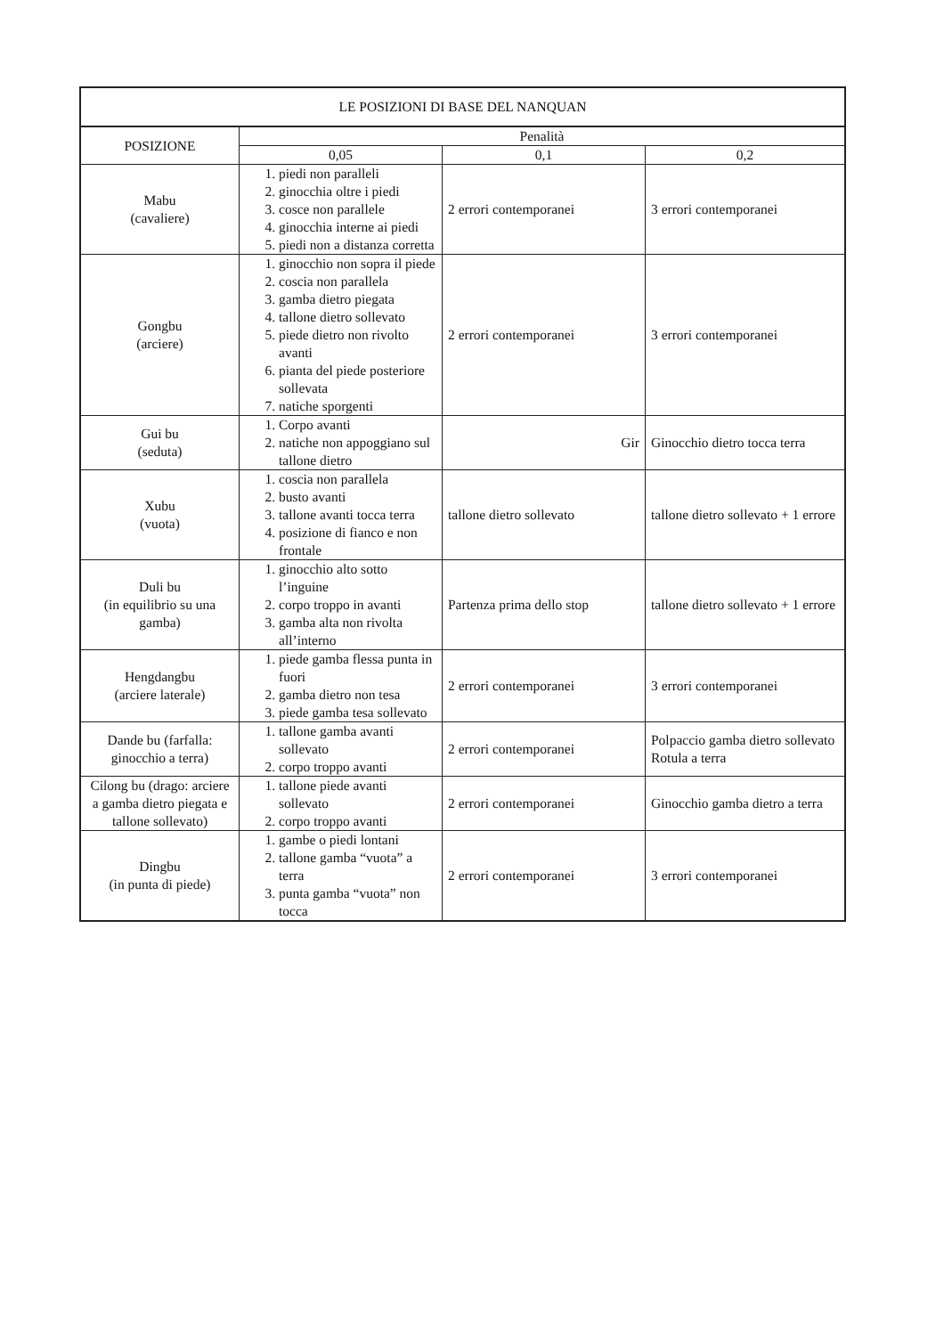| LE POSIZIONI DI BASE DEL NANQUAN | | | |
| --- | --- | --- | --- |
| POSIZIONE | Penalità | | |
| | 0,05 | 0,1 | 0,2 |
| Mabu (cavaliere) | 1. piedi non paralleli 2. ginocchia oltre i piedi 3. cosce non parallele 4. ginocchia interne ai piedi 5. piedi non a distanza corretta | 2 errori contemporanei | 3 errori contemporanei |
| Gongbu (arciere) | 1. ginocchio non sopra il piede 2. coscia non parallela 3. gamba dietro piegata 4. tallone dietro sollevato 5. piede dietro non rivolto avanti 6. pianta del piede posteriore sollevata 7. natiche sporgenti | 2 errori contemporanei | 3 errori contemporanei |
| Gui bu (seduta) | 1. Corpo avanti 2. natiche non appoggiano sul tallone dietro | Gir | Ginocchio dietro tocca terra |
| Xubu (vuota) | 1. coscia non parallela 2. busto avanti 3. tallone avanti tocca terra 4. posizione di fianco e non frontale | tallone dietro sollevato | tallone dietro sollevato + 1 errore |
| Duli bu (in equilibrio su una gamba) | 1. ginocchio alto sotto l’inguine 2. corpo troppo in avanti 3. gamba alta non rivolta all’interno | Partenza prima dello stop | tallone dietro sollevato + 1 errore |
| Hengdangbu (arciere laterale) | 1. piede gamba flessa punta in fuori 2. gamba dietro non tesa 3. piede gamba tesa sollevato | 2 errori contemporanei | 3 errori contemporanei |
| Dande bu (farfalla: ginocchio a terra) | 1. tallone gamba avanti sollevato 2. corpo troppo avanti | 2 errori contemporanei | Polpaccio gamba dietro sollevato Rotula a terra |
| Cilong bu (drago: arciere a gamba dietro piegata e tallone sollevato) | 1. tallone piede avanti sollevato 2. corpo troppo avanti | 2 errori contemporanei | Ginocchio gamba dietro a terra |
| Dingbu (in punta di piede) | 1. gambe o piedi lontani 2. tallone gamba “vuota” a terra 3. punta gamba “vuota” non tocca | 2 errori contemporanei | 3 errori contemporanei |